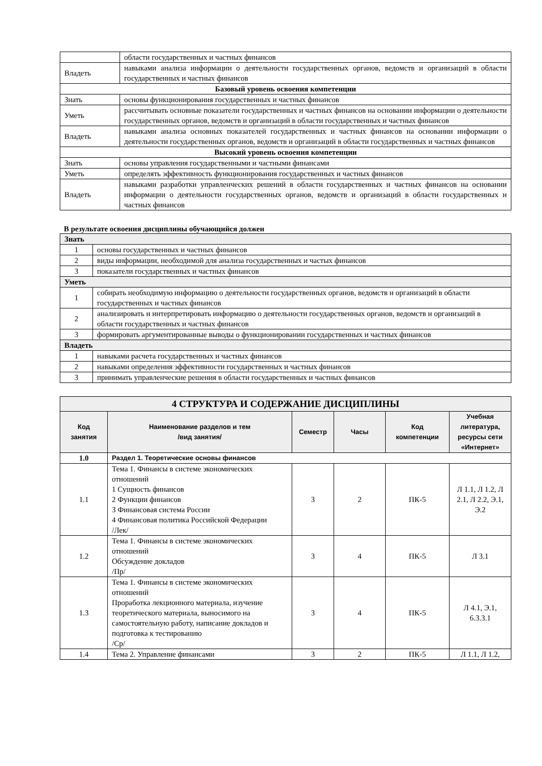| | области государственных и частных финансов |
| Владеть | навыками анализа информации о деятельности государственных органов, ведомств и организаций в области государственных и частных финансов |
| Базовый уровень освоения компетенции | |
| Знать | основы функционирования государственных и частных финансов |
| Уметь | рассчитывать основные показатели государственных и частных финансов на основании информации о деятельности государственных органов, ведомств и организаций в области государственных и частных финансов |
| Владеть | навыками анализа основных показателей государственных и частных финансов на основании информации о деятельности государственных органов, ведомств и организаций в области государственных и частных финансов |
| Высокий уровень освоения компетенции | |
| Знать | основы управления государственными и частными финансами |
| Уметь | определять эффективность функционирования государственных и частных финансов |
| Владеть | навыками разработки управленческих решений в области государственных и частных финансов на основании информации о деятельности государственных органов, ведомств и организаций в области государственных и частных финансов |
В результате освоения дисциплины обучающийся должен
| Знать | |
| 1 | основы государственных и частных финансов |
| 2 | виды информации, необходимой для анализа государственных и частых финансов |
| 3 | показатели государственных и частных финансов |
| Уметь | |
| 1 | собирать необходимую информацию о деятельности государственных органов, ведомств и организаций в области государственных и частных финансов |
| 2 | анализировать и интерпретировать информацию о деятельности государственных органов, ведомств и организаций в области государственных и частных финансов |
| 3 | формировать аргументированные выводы о функционировании государственных и частных финансов |
| Владеть | |
| 1 | навыками расчета государственных и частных финансов |
| 2 | навыками определения эффективности государственных и частных финансов |
| 3 | принимать управленческие решения в области государственных и частных финансов |
| 4 СТРУКТУРА И СОДЕРЖАНИЕ ДИСЦИПЛИНЫ | | | | | |
| Код занятия | Наименование разделов и тем /вид занятия/ | Семестр | Часы | Код компетенции | Учебная литература, ресурсы сети «Интернет» |
| 1.0 | Раздел 1. Теоретические основы финансов | | | | |
| 1.1 | Тема 1. Финансы в системе экономических отношений 1 Сущность финансов 2 Функции финансов 3 Финансовая система России 4 Финансовая политика Российской Федерации /Лек/ | 3 | 2 | ПК-5 | Л 1.1, Л 1.2, Л 2.1, Л 2.2, Э.1, Э.2 |
| 1.2 | Тема 1. Финансы в системе экономических отношений Обсуждение докладов /Пр/ | 3 | 4 | ПК-5 | Л 3.1 |
| 1.3 | Тема 1. Финансы в системе экономических отношений Проработка лекционного материала, изучение теоретического материала, выносимого на самостоятельную работу, написание докладов и подготовка к тестированию /Ср/ | 3 | 4 | ПК-5 | Л 4.1, Э.1, 6.3.3.1 |
| 1.4 | Тема 2. Управление финансами | 3 | 2 | ПК-5 | Л 1.1, Л 1.2, |